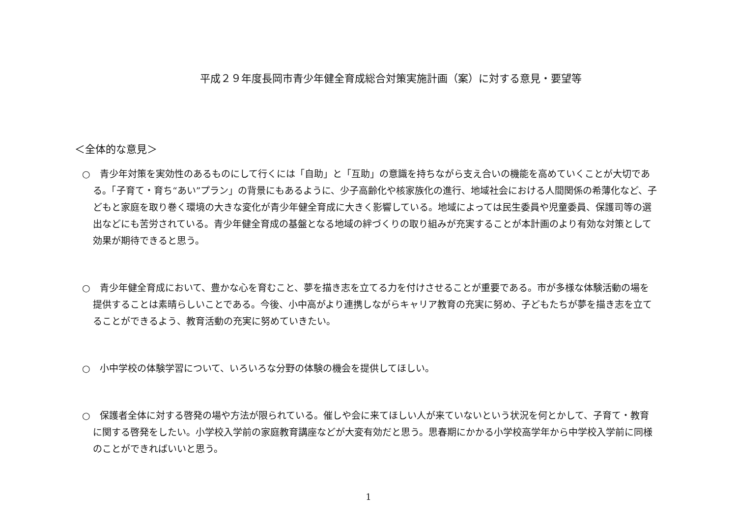平成２９年度長岡市青少年健全育成総合対策実施計画（案）に対する意見・要望等
＜全体的な意見＞
○　青少年対策を実効性のあるものにして行くには「自助」と「互助」の意識を持ちながら支え合いの機能を高めていくことが大切である。「子育て・育ち“あい”プラン」の背景にもあるように、少子高齢化や核家族化の進行、地域社会における人間関係の希薄化など、子どもと家庭を取り巻く環境の大きな変化が青少年健全育成に大きく影響している。地域によっては民生委員や児童委員、保護司等の選出などにも苦労されている。青少年健全育成の基盤となる地域の絆づくりの取り組みが充実することが本計画のより有効な対策として効果が期待できると思う。
○　青少年健全育成において、豊かな心を育むこと、夢を描き志を立てる力を付けさせることが重要である。市が多様な体験活動の場を提供することは素晴らしいことである。今後、小中高がより連携しながらキャリア教育の充実に努め、子どもたちが夢を描き志を立てることができるよう、教育活動の充実に努めていきたい。
○　小中学校の体験学習について、いろいろな分野の体験の機会を提供してほしい。
○　保護者全体に対する啓発の場や方法が限られている。催しや会に来てほしい人が来ていないという状況を何とかして、子育て・教育に関する啓発をしたい。小学校入学前の家庭教育講座などが大変有効だと思う。思春期にかかる小学校高学年から中学校入学前に同様のことができればいいと思う。
1